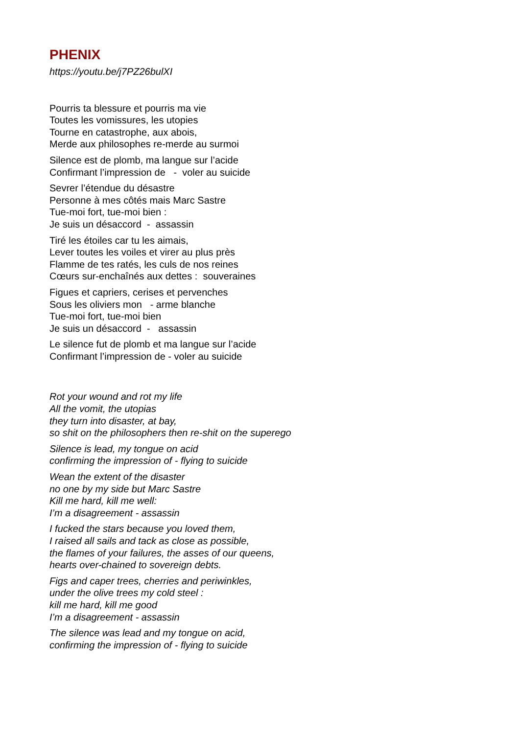PHENIX
https://youtu.be/j7PZ26bulXI
Pourris ta blessure et pourris ma vie Toutes les vomissures, les utopies Tourne en catastrophe, aux abois, Merde aux philosophes re-merde au surmoi
Silence est de plomb, ma langue sur l’acide Confirmant l’impression de - voler au suicide
Sevrer l’étendue du désastre Personne à mes côtés mais Marc Sastre Tue-moi fort, tue-moi bien : Je suis un désaccord - assassin
Tiré les étoiles car tu les aimais, Lever toutes les voiles et virer au plus près Flamme de tes ratés, les culs de nos reines Cœurs sur-enchaînés aux dettes : souveraines
Figues et capriers, cerises et pervenches Sous les oliviers mon - arme blanche Tue-moi fort, tue-moi bien Je suis un désaccord - assassin
Le silence fut de plomb et ma langue sur l’acide Confirmant l’impression de - voler au suicide
Rot your wound and rot my life All the vomit, the utopias they turn into disaster, at bay, so shit on the philosophers then re-shit on the superego
Silence is lead, my tongue on acid confirming the impression of - flying to suicide
Wean the extent of the disaster no one by my side but Marc Sastre Kill me hard, kill me well: I’m a disagreement - assassin
I fucked the stars because you loved them, I raised all sails and tack as close as possible, the flames of your failures, the asses of our queens, hearts over-chained to sovereign debts.
Figs and caper trees, cherries and periwinkles, under the olive trees my cold steel : kill me hard, kill me good I’m a disagreement - assassin
The silence was lead and my tongue on acid, confirming the impression of - flying to suicide